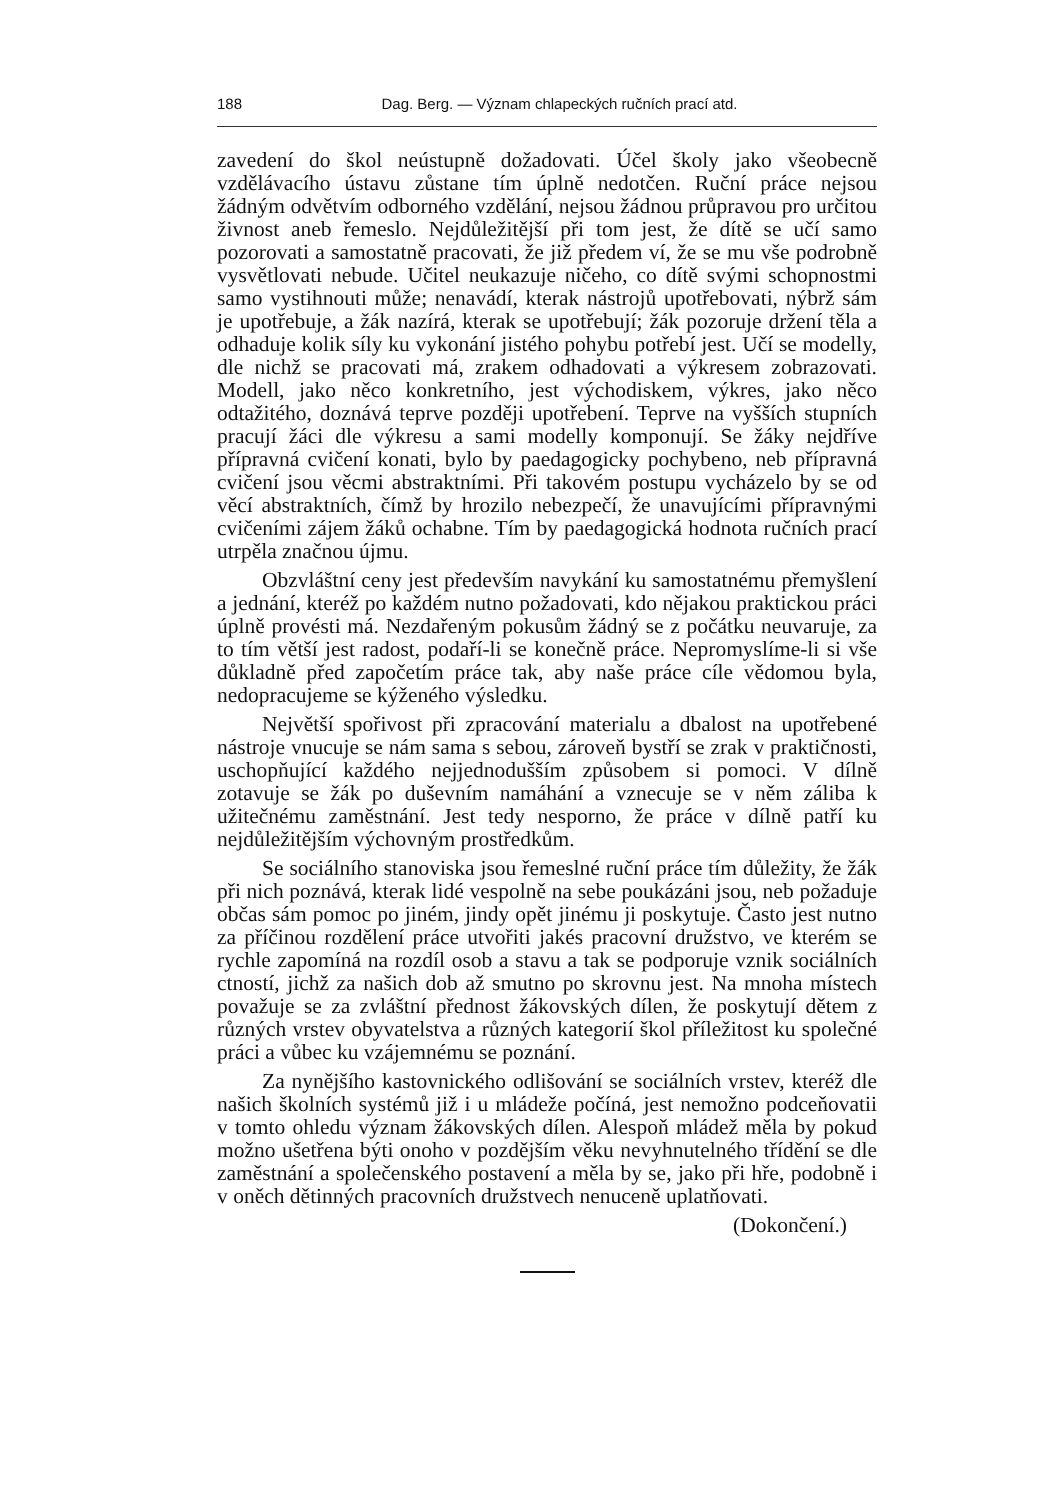188 Dag. Berg. — Význam chlapeckých ručních prací atd.
zavedení do škol neústupně dožadovati. Účel školy jako všeobecně vzdělávacího ústavu zůstane tím úplně nedotčen. Ruční práce nejsou žádným odvětvím odborného vzdělání, nejsou žádnou průpravou pro určitou živnost aneb řemeslo. Nejdůležitější při tom jest, že dítě se učí samo pozorovati a samostatně pracovati, že již předem ví, že se mu vše podrobně vysvětlovati nebude. Učitel neukazuje ničeho, co dítě svými schopnostmi samo vystihnouti může; nenavádí, kterak nástrojů upotřebovati, nýbrž sám je upotřebuje, a žák nazírá, kterak se upotřebují; žák pozoruje držení těla a odhaduje kolik síly ku vykonání jistého pohybu potřebí jest. Učí se modelly, dle nichž se pracovati má, zrakem odhadovati a výkresem zobrazovati. Modell, jako něco konkretního, jest východiskem, výkres, jako něco odtažitého, doznává teprve později upotřebení. Teprve na vyšších stupních pracují žáci dle výkresu a sami modelly komponují. Se žáky nejdříve přípravná cvičení konati, bylo by paedagogicky pochybeno, neb přípravná cvičení jsou věcmi abstraktními. Při takovém postupu vycházelo by se od věcí abstraktních, čímž by hrozilo nebezpečí, že unavujícími přípravnými cvičeními zájem žáků ochabne. Tím by paedagogická hodnota ručních prací utrpěla značnou újmu.
Obzvláštní ceny jest především navykání ku samostatnému přemyšlení a jednání, kteréž po každém nutno požadovati, kdo nějakou praktickou práci úplně provésti má. Nezdařeným pokusům žádný se z počátku neuvaruje, za to tím větší jest radost, podaří-li se konečně práce. Nepromyslíme-li si vše důkladně před započetím práce tak, aby naše práce cíle vědomou byla, nedopracujeme se kýženého výsledku.
Největší spořivost při zpracování materialu a dbalost na upotřebené nástroje vnucuje se nám sama s sebou, zároveň bystří se zrak v praktičnosti, uschopňující každého nejjednodušším způsobem si pomoci. V dílně zotavuje se žák po duševním namáhání a vznecuje se v něm záliba k užitečnému zaměstnání. Jest tedy nesporno, že práce v dílně patří ku nejdůležitějším výchovným prostředkům.
Se sociálního stanoviska jsou řemeslné ruční práce tím důležity, že žák při nich poznává, kterak lidé vespolně na sebe poukázáni jsou, neb požaduje občas sám pomoc po jiném, jindy opět jinému ji poskytuje. Často jest nutno za příčinou rozdělení práce utvořiti jakés pracovní družstvo, ve kterém se rychle zapomíná na rozdíl osob a stavu a tak se podporuje vznik sociálních ctností, jichž za našich dob až smutno po skrovnu jest. Na mnoha místech považuje se za zvláštní přednost žákovských dílen, že poskytují dětem z různých vrstev obyvatelstva a různých kategorií škol příležitost ku společné práci a vůbec ku vzájemnému se poznání.
Za nynějšího kastovnického odlišování se sociálních vrstev, kteréž dle našich školních systémů již i u mládeže počíná, jest nemožno podceňovatii v tomto ohledu význam žákovských dílen. Alespoň mládež měla by pokud možno ušetřena býti onoho v pozdějším věku nevyhnutelného třídění se dle zaměstnání a společenského postavení a měla by se, jako při hře, podobně i v oněch dětinných pracovních družstvech nenuceně uplatňovati.
(Dokončení.)